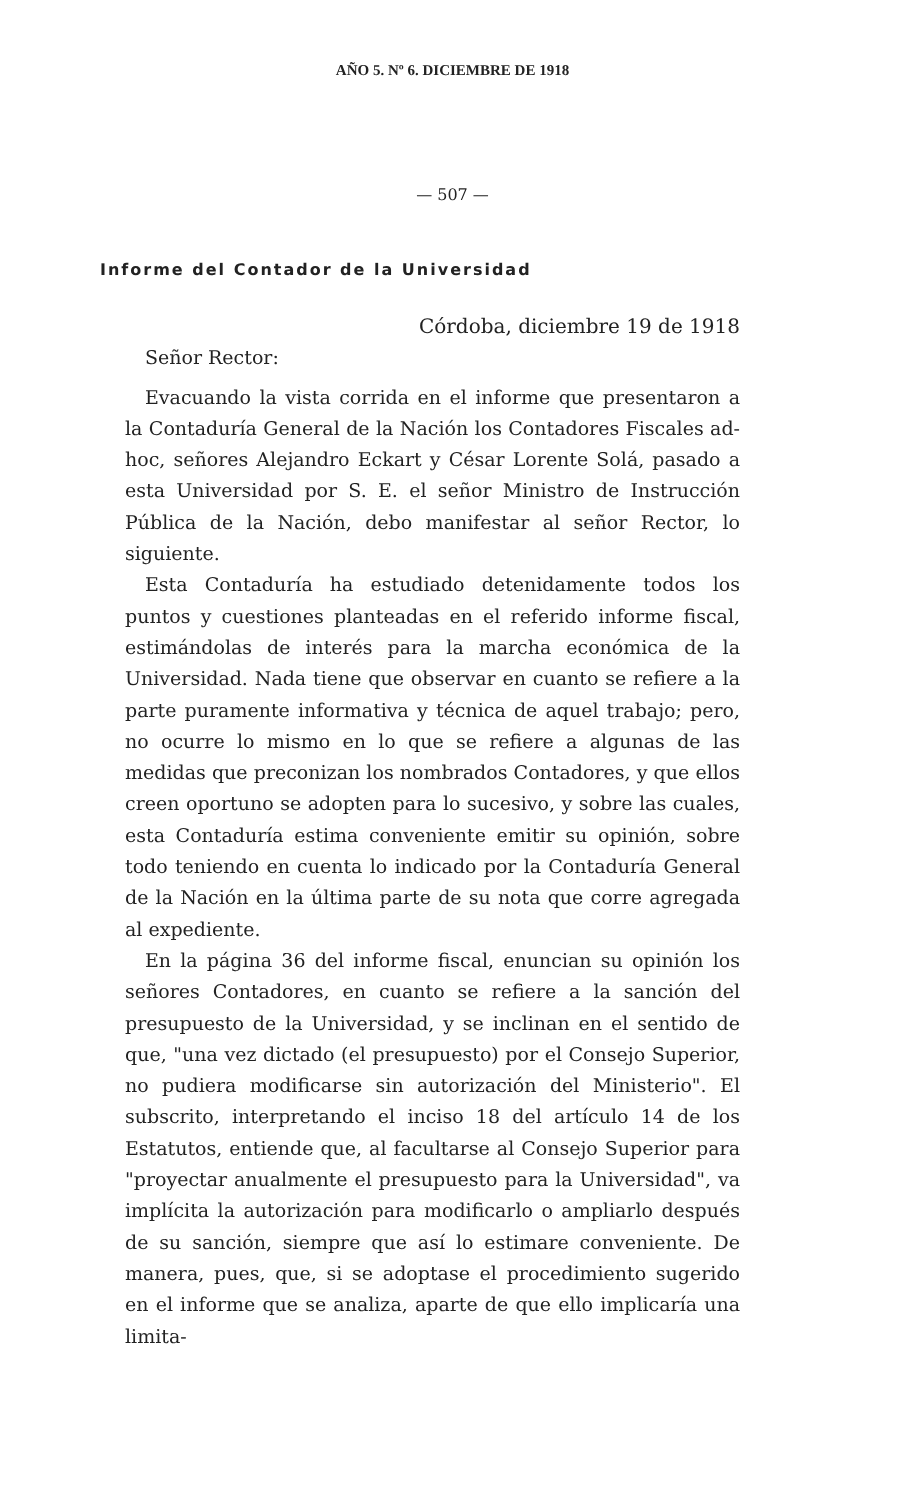AÑO 5. Nº 6. DICIEMBRE DE 1918
— 507 —
Informe del Contador de la Universidad
Córdoba, diciembre 19 de 1918
Señor Rector:
Evacuando la vista corrida en el informe que presentaron a la Contaduría General de la Nación los Contadores Fiscales ad-hoc, señores Alejandro Eckart y César Lorente Solá, pasado a esta Universidad por S. E. el señor Ministro de Instrucción Pública de la Nación, debo manifestar al señor Rector, lo siguiente.
Esta Contaduría ha estudiado detenidamente todos los puntos y cuestiones planteadas en el referido informe fiscal, estimándolas de interés para la marcha económica de la Universidad. Nada tiene que observar en cuanto se refiere a la parte puramente informativa y técnica de aquel trabajo; pero, no ocurre lo mismo en lo que se refiere a algunas de las medidas que preconizan los nombrados Contadores, y que ellos creen oportuno se adopten para lo sucesivo, y sobre las cuales, esta Contaduría estima conveniente emitir su opinión, sobre todo teniendo en cuenta lo indicado por la Contaduría General de la Nación en la última parte de su nota que corre agregada al expediente.
En la página 36 del informe fiscal, enuncian su opinión los señores Contadores, en cuanto se refiere a la sanción del presupuesto de la Universidad, y se inclinan en el sentido de que, "una vez dictado (el presupuesto) por el Consejo Superior, no pudiera modificarse sin autorización del Ministerio". El subscrito, interpretando el inciso 18 del artículo 14 de los Estatutos, entiende que, al facultarse al Consejo Superior para "proyectar anualmente el presupuesto para la Universidad", va implícita la autorización para modificarlo o ampliarlo después de su sanción, siempre que así lo estimare conveniente. De manera, pues, que, si se adoptase el procedimiento sugerido en el informe que se analiza, aparte de que ello implicaría una limita-